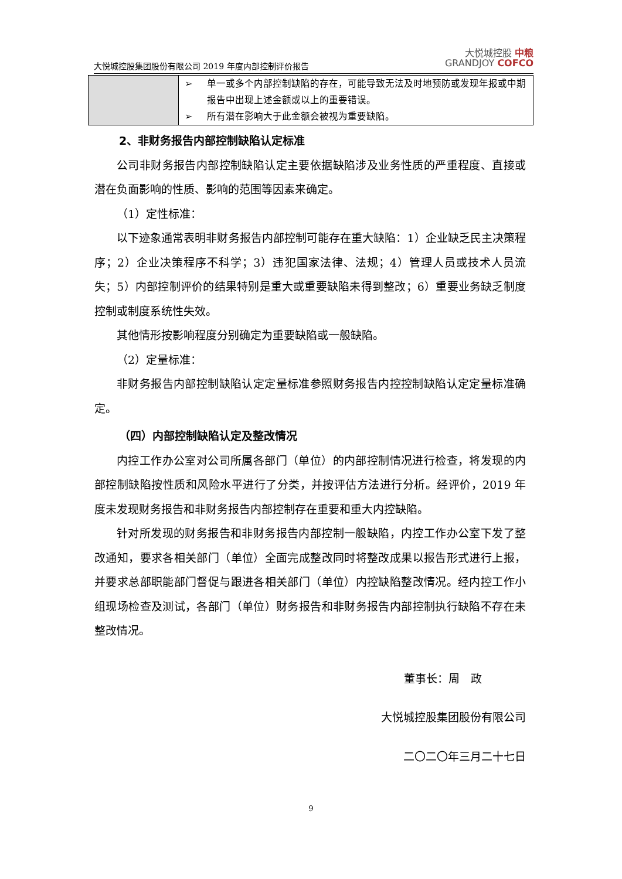大悦城控股集团股份有限公司 2019 年度内部控制评价报告 大悦城控股 中粮
GRANDJOY COFCO
| | ➢ 单一或多个内部控制缺陷的存在，可能导致无法及时地预防或发现年报或中期报告中出现上述金额或以上的重要错误。 ➢ 所有潜在影响大于此金额会被视为重要缺陷。 |
2、非财务报告内部控制缺陷认定标准
公司非财务报告内部控制缺陷认定主要依据缺陷涉及业务性质的严重程度、直接或潜在负面影响的性质、影响的范围等因素来确定。
（1）定性标准：
以下迹象通常表明非财务报告内部控制可能存在重大缺陷：1）企业缺乏民主决策程序；2）企业决策程序不科学；3）违犯国家法律、法规；4）管理人员或技术人员流失；5）内部控制评价的结果特别是重大或重要缺陷未得到整改；6）重要业务缺乏制度控制或制度系统性失效。
其他情形按影响程度分别确定为重要缺陷或一般缺陷。
（2）定量标准：
非财务报告内部控制缺陷认定定量标准参照财务报告内控控制缺陷认定定量标准确定。
（四）内部控制缺陷认定及整改情况
内控工作办公室对公司所属各部门（单位）的内部控制情况进行检查，将发现的内部控制缺陷按性质和风险水平进行了分类，并按评估方法进行分析。经评价，2019 年度未发现财务报告和非财务报告内部控制存在重要和重大内控缺陷。
针对所发现的财务报告和非财务报告内部控制一般缺陷，内控工作办公室下发了整改通知，要求各相关部门（单位）全面完成整改同时将整改成果以报告形式进行上报，并要求总部职能部门督促与跟进各相关部门（单位）内控缺陷整改情况。经内控工作小组现场检查及测试，各部门（单位）财务报告和非财务报告内部控制执行缺陷不存在未整改情况。
董事长：周　政
大悦城控股集团股份有限公司
二〇二〇年三月二十七日
9